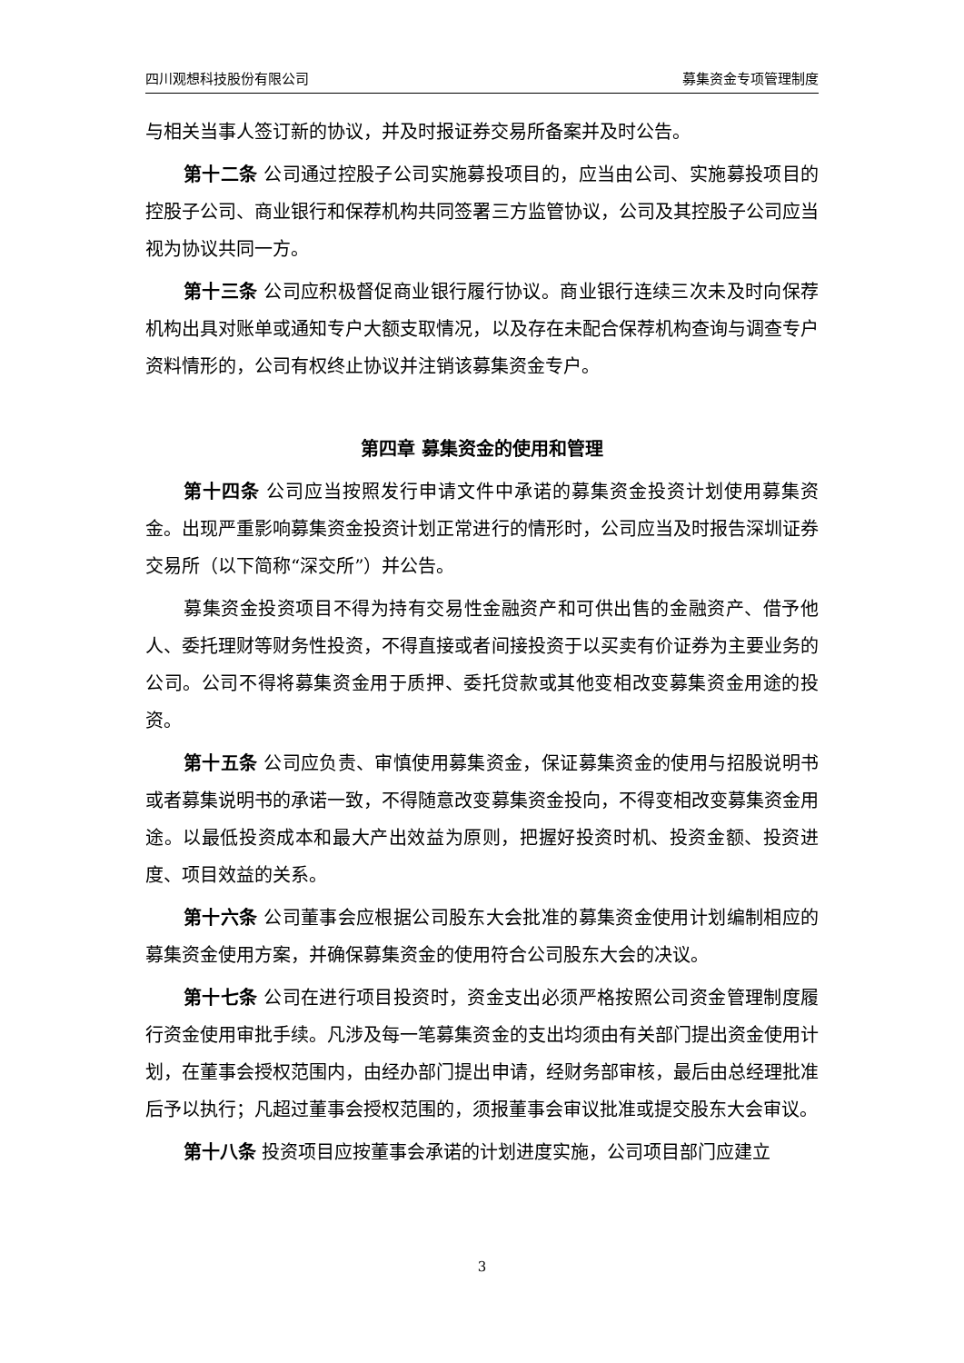四川观想科技股份有限公司 募集资金专项管理制度
与相关当事人签订新的协议，并及时报证券交易所备案并及时公告。
第十二条 公司通过控股子公司实施募投项目的，应当由公司、实施募投项目的控股子公司、商业银行和保荐机构共同签署三方监管协议，公司及其控股子公司应当视为协议共同一方。
第十三条 公司应积极督促商业银行履行协议。商业银行连续三次未及时向保荐机构出具对账单或通知专户大额支取情况，以及存在未配合保荐机构查询与调查专户资料情形的，公司有权终止协议并注销该募集资金专户。
第四章 募集资金的使用和管理
第十四条 公司应当按照发行申请文件中承诺的募集资金投资计划使用募集资金。出现严重影响募集资金投资计划正常进行的情形时，公司应当及时报告深圳证券交易所（以下简称“深交所”）并公告。
募集资金投资项目不得为持有交易性金融资产和可供出售的金融资产、借予他人、委托理财等财务性投资，不得直接或者间接投资于以买卖有价证券为主要业务的公司。公司不得将募集资金用于质押、委托贷款或其他变相改变募集资金用途的投资。
第十五条 公司应负责、审慎使用募集资金，保证募集资金的使用与招股说明书或者募集说明书的承诺一致，不得随意改变募集资金投向，不得变相改变募集资金用途。以最低投资成本和最大产出效益为原则，把握好投资时机、投资金额、投资进度、项目效益的关系。
第十六条 公司董事会应根据公司股东大会批准的募集资金使用计划编制相应的募集资金使用方案，并确保募集资金的使用符合公司股东大会的决议。
第十七条 公司在进行项目投资时，资金支出必须严格按照公司资金管理制度履行资金使用审批手续。凡涉及每一笔募集资金的支出均须由有关部门提出资金使用计划，在董事会授权范围内，由经办部门提出申请，经财务部审核，最后由总经理批准后予以执行；凡超过董事会授权范围的，须报董事会审议批准或提交股东大会审议。
第十八条 投资项目应按董事会承诺的计划进度实施，公司项目部门应建立
3